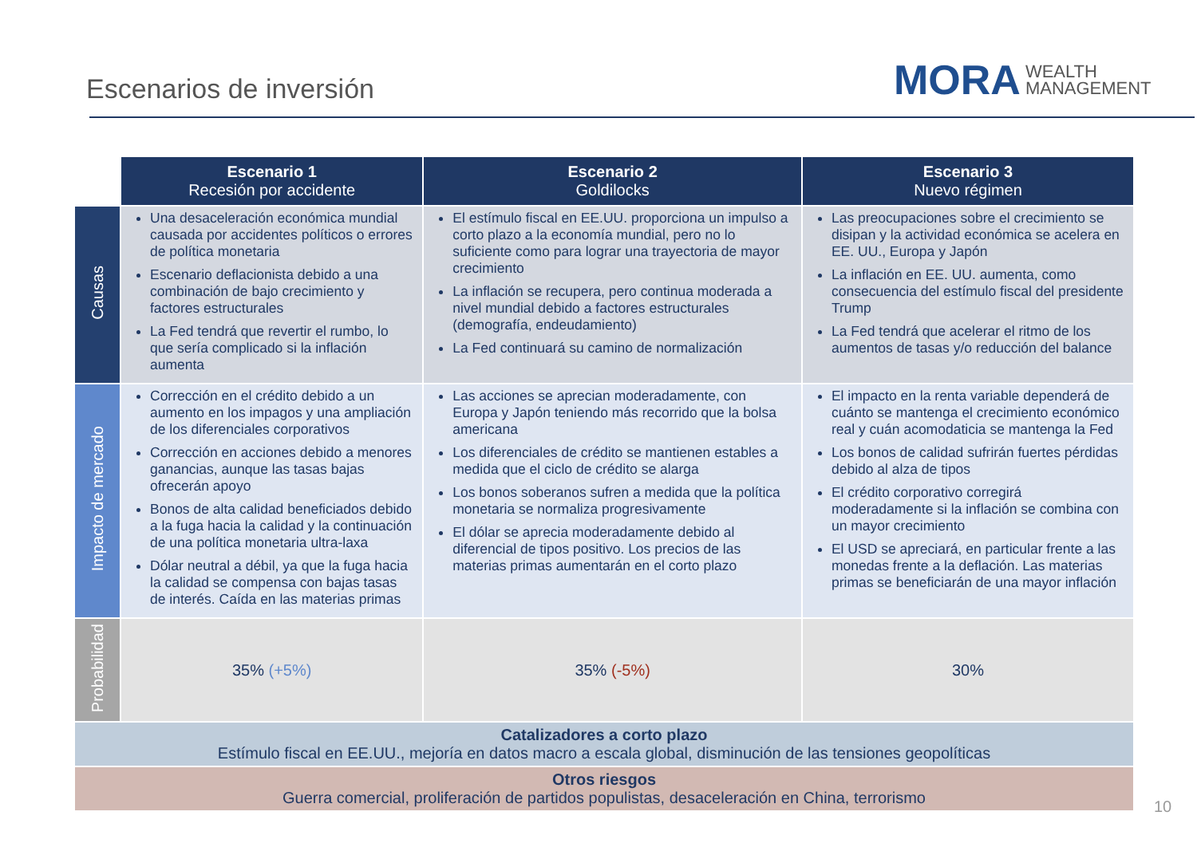Escenarios de inversión
MORA WEALTH
MANAGEMENT
| | Escenario 1 Recesión por accidente | Escenario 2 Goldilocks | Escenario 3 Nuevo régimen |
| Causas | Una desaceleración económica mundial causada por accidentes políticos o errores de política monetaria Escenario deflacionista debido a una combinación de bajo crecimiento y factores estructurales La Fed tendrá que revertir el rumbo, lo que sería complicado si la inflación aumenta | El estímulo fiscal en EE.UU. proporciona un impulso a corto plazo a la economía mundial, pero no lo suficiente como para lograr una trayectoria de mayor crecimiento La inflación se recupera, pero continua moderada a nivel mundial debido a factores estructurales (demografía, endeudamiento) La Fed continuará su camino de normalización | Las preocupaciones sobre el crecimiento se disipan y la actividad económica se acelera en EE. UU., Europa y Japón La inflación en EE. UU. aumenta, como consecuencia del estímulo fiscal del presidente Trump La Fed tendrá que acelerar el ritmo de los aumentos de tasas y/o reducción del balance |
| Impacto de mercado | Corrección en el crédito debido a un aumento en los impagos y una ampliación de los diferenciales corporativos Corrección en acciones debido a menores ganancias, aunque las tasas bajas ofrecerán apoyo Bonos de alta calidad beneficiados debido a la fuga hacia la calidad y la continuación de una política monetaria ultra-laxa Dólar neutral a débil, ya que la fuga hacia la calidad se compensa con bajas tasas de interés. Caída en las materias primas | Las acciones se aprecian moderadamente, con Europa y Japón teniendo más recorrido que la bolsa americana Los diferenciales de crédito se mantienen estables a medida que el ciclo de crédito se alarga Los bonos soberanos sufren a medida que la política monetaria se normaliza progresivamente El dólar se aprecia moderadamente debido al diferencial de tipos positivo. Los precios de las materias primas aumentarán en el corto plazo | El impacto en la renta variable dependerá de cuánto se mantenga el crecimiento económico real y cuán acomodaticia se mantenga la Fed Los bonos de calidad sufrirán fuertes pérdidas debido al alza de tipos El crédito corporativo corregirá moderadamente si la inflación se combina con un mayor crecimiento El USD se apreciará, en particular frente a las monedas frente a la deflación. Las materias primas se beneficiarán de una mayor inflación |
| Probabilidad | 35% (+5%) | 35% (-5%) | 30% |
| Catalizadores a corto plazo Estímulo fiscal en EE.UU., mejoría en datos macro a escala global, disminución de las tensiones geopolíticas | | | |
| Otros riesgos Guerra comercial, proliferación de partidos populistas, desaceleración en China, terrorismo | | | |
10